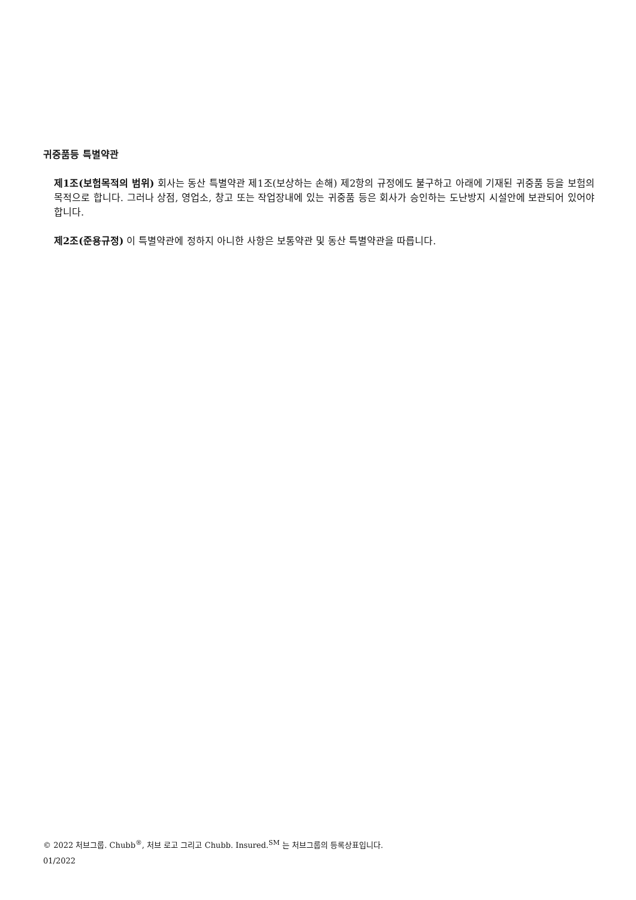귀중품등 특별약관
제1조(보험목적의 범위) 회사는 동산 특별약관 제1조(보상하는 손해) 제2항의 규정에도 불구하고 아래에 기재된 귀중품 등을 보험의 목적으로 합니다. 그러나 상점, 영업소, 창고 또는 작업장내에 있는 귀중품 등은 회사가 승인하는 도난방지 시설안에 보관되어 있어야 합니다.
제2조(준용규정) 이 특별약관에 정하지 아니한 사항은 보통약관 및 동산 특별약관을 따릅니다.
© 2022 처브그룹. Chubb<sup>®</sup>, 처브 로고 그리고 Chubb. Insured.<sup>SM</sup> 는 처브그룹의 등록상표입니다.
01/2022